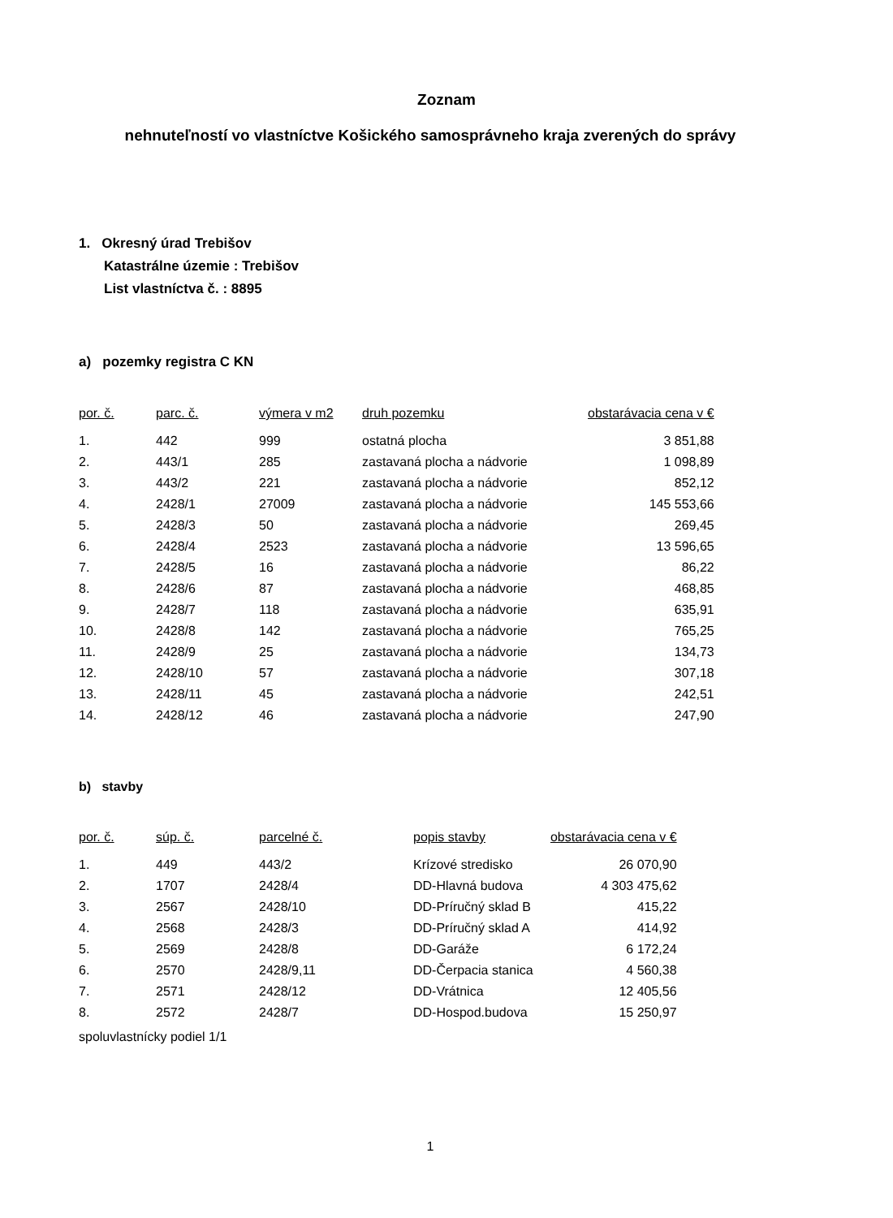Zoznam
nehnuteľností vo vlastníctve Košického samosprávneho kraja zverených do správy
1. Okresný úrad Trebišov
Katastrálne územie : Trebišov
List vlastníctva č. : 8895
a) pozemky registra C KN
| por. č. | parc. č. | výmera v m2 | druh pozemku | obstarávacia cena v € |
| --- | --- | --- | --- | --- |
| 1. | 442 | 999 | ostatná plocha | 3 851,88 |
| 2. | 443/1 | 285 | zastavaná plocha a nádvorie | 1 098,89 |
| 3. | 443/2 | 221 | zastavaná plocha a nádvorie | 852,12 |
| 4. | 2428/1 | 27009 | zastavaná plocha a nádvorie | 145 553,66 |
| 5. | 2428/3 | 50 | zastavaná plocha a nádvorie | 269,45 |
| 6. | 2428/4 | 2523 | zastavaná plocha a nádvorie | 13 596,65 |
| 7. | 2428/5 | 16 | zastavaná plocha a nádvorie | 86,22 |
| 8. | 2428/6 | 87 | zastavaná plocha a nádvorie | 468,85 |
| 9. | 2428/7 | 118 | zastavaná plocha a nádvorie | 635,91 |
| 10. | 2428/8 | 142 | zastavaná plocha a nádvorie | 765,25 |
| 11. | 2428/9 | 25 | zastavaná plocha a nádvorie | 134,73 |
| 12. | 2428/10 | 57 | zastavaná plocha a nádvorie | 307,18 |
| 13. | 2428/11 | 45 | zastavaná plocha a nádvorie | 242,51 |
| 14. | 2428/12 | 46 | zastavaná plocha a nádvorie | 247,90 |
b) stavby
| por. č. | súp. č. | parcelné č. | popis stavby | obstarávacia cena v € |
| --- | --- | --- | --- | --- |
| 1. | 449 | 443/2 | Krízové stredisko | 26 070,90 |
| 2. | 1707 | 2428/4 | DD-Hlavná budova | 4 303 475,62 |
| 3. | 2567 | 2428/10 | DD-Príručný sklad B | 415,22 |
| 4. | 2568 | 2428/3 | DD-Príručný sklad A | 414,92 |
| 5. | 2569 | 2428/8 | DD-Garáže | 6 172,24 |
| 6. | 2570 | 2428/9,11 | DD-Čerpacia stanica | 4 560,38 |
| 7. | 2571 | 2428/12 | DD-Vrátnica | 12 405,56 |
| 8. | 2572 | 2428/7 | DD-Hospod.budova | 15 250,97 |
spoluvlastnícky podiel 1/1
1